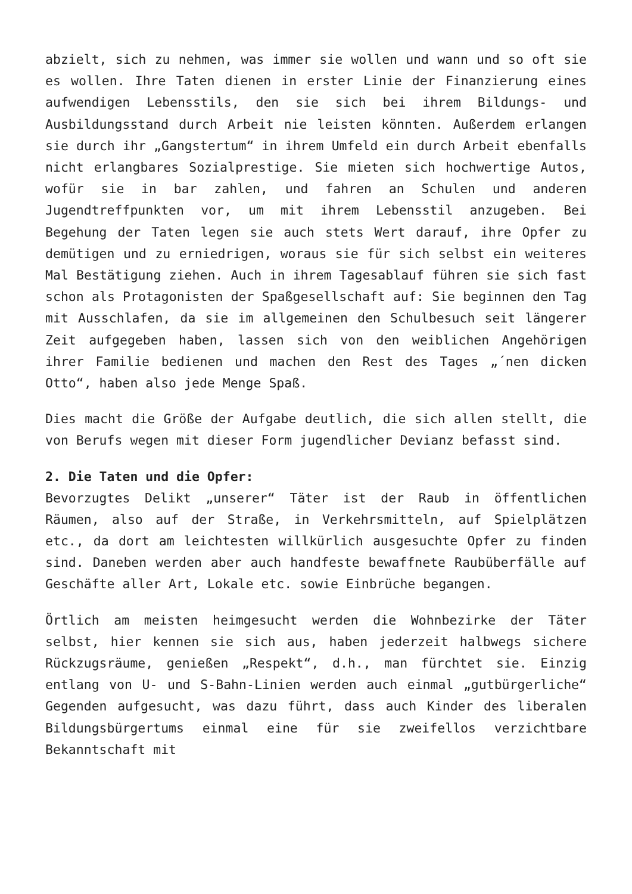abzielt, sich zu nehmen, was immer sie wollen und wann und so oft sie es wollen. Ihre Taten dienen in erster Linie der Finanzierung eines aufwendigen Lebensstils, den sie sich bei ihrem Bildungs- und Ausbildungsstand durch Arbeit nie leisten könnten. Außerdem erlangen sie durch ihr „Gangstertum“ in ihrem Umfeld ein durch Arbeit ebenfalls nicht erlangbares Sozialprestige. Sie mieten sich hochwertige Autos, wofür sie in bar zahlen, und fahren an Schulen und anderen Jugendtreffpunkten vor, um mit ihrem Lebensstil anzugeben. Bei Begehung der Taten legen sie auch stets Wert darauf, ihre Opfer zu demütigen und zu erniedrigen, woraus sie für sich selbst ein weiteres Mal Bestätigung ziehen. Auch in ihrem Tagesablauf führen sie sich fast schon als Protagonisten der Spaßgesellschaft auf: Sie beginnen den Tag mit Ausschlafen, da sie im allgemeinen den Schulbesuch seit längerer Zeit aufgegeben haben, lassen sich von den weiblichen Angehörigen ihrer Familie bedienen und machen den Rest des Tages „´nen dicken Otto“, haben also jede Menge Spaß.
Dies macht die Größe der Aufgabe deutlich, die sich allen stellt, die von Berufs wegen mit dieser Form jugendlicher Devianz befasst sind.
2. Die Taten und die Opfer:
Bevorzugtes Delikt „unserer“ Täter ist der Raub in öffentlichen Räumen, also auf der Straße, in Verkehrsmitteln, auf Spielplätzen etc., da dort am leichtesten willkürlich ausgesuchte Opfer zu finden sind. Daneben werden aber auch handfeste bewaffnete Raubüberfälle auf Geschäfte aller Art, Lokale etc. sowie Einbrüche begangen.
Örtlich am meisten heimgesucht werden die Wohnbezirke der Täter selbst, hier kennen sie sich aus, haben jederzeit halbwegs sichere Rückzugsräume, genießen „Respekt“, d.h., man fürchtet sie. Einzig entlang von U- und S-Bahn-Linien werden auch einmal „gutbürgerliche“ Gegenden aufgesucht, was dazu führt, dass auch Kinder des liberalen Bildungsbürgertums einmal eine für sie zweifellos verzichtbare Bekanntschaft mit